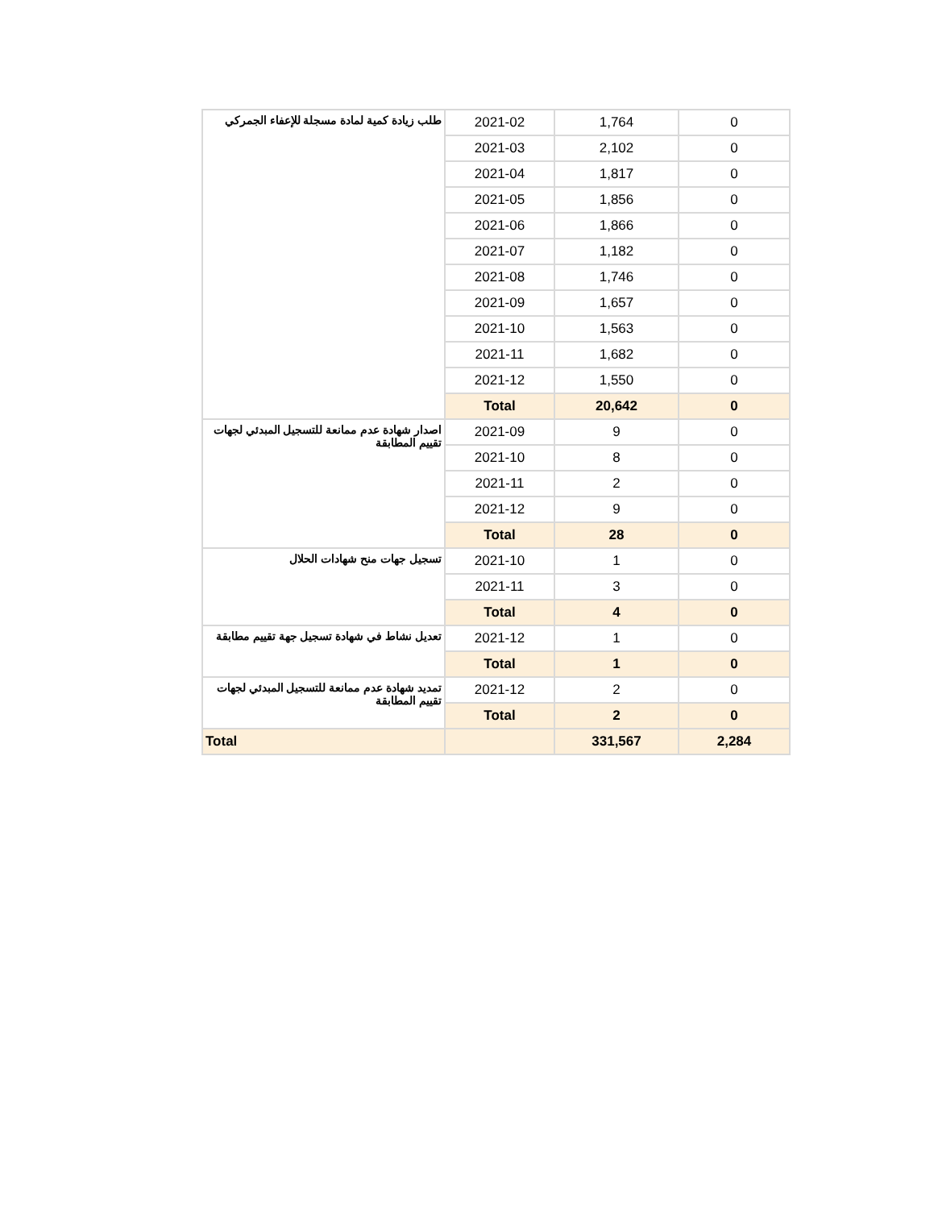| طلب زيادة كمية لمادة مسجلة للإعفاء الجمركي | 2021-02 | 1,764 | 0 |
| | 2021-03 | 2,102 | 0 |
| | 2021-04 | 1,817 | 0 |
| | 2021-05 | 1,856 | 0 |
| | 2021-06 | 1,866 | 0 |
| | 2021-07 | 1,182 | 0 |
| | 2021-08 | 1,746 | 0 |
| | 2021-09 | 1,657 | 0 |
| | 2021-10 | 1,563 | 0 |
| | 2021-11 | 1,682 | 0 |
| | 2021-12 | 1,550 | 0 |
| | Total | 20,642 | 0 |
| اصدار شهادة عدم ممانعة للتسجيل المبدئي لجهات تقييم المطابقة | 2021-09 | 9 | 0 |
| | 2021-10 | 8 | 0 |
| | 2021-11 | 2 | 0 |
| | 2021-12 | 9 | 0 |
| | Total | 28 | 0 |
| تسجيل جهات منح شهادات الحلال | 2021-10 | 1 | 0 |
| | 2021-11 | 3 | 0 |
| | Total | 4 | 0 |
| تعديل نشاط في شهادة تسجيل جهة تقييم مطابقة | 2021-12 | 1 | 0 |
| | Total | 1 | 0 |
| تمديد شهادة عدم ممانعة للتسجيل المبدئي لجهات تقييم المطابقة | 2021-12 | 2 | 0 |
| | Total | 2 | 0 |
| Total | | 331,567 | 2,284 |